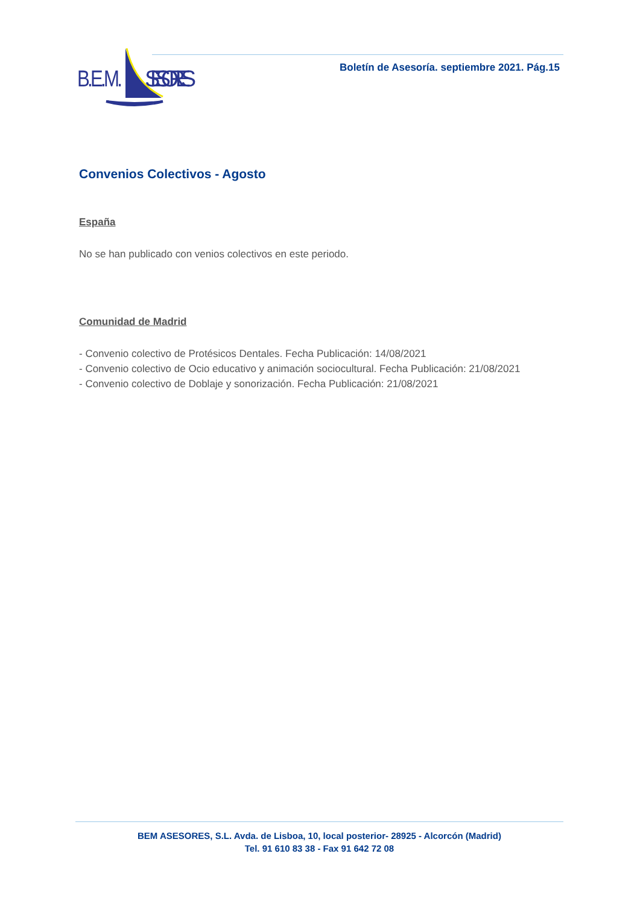B.E.M.
SESORES
Boletín de Asesoría. septiembre 2021. Pág.15
Convenios Colectivos - Agosto
España
No se han publicado con venios colectivos en este periodo.
Comunidad de Madrid
- Convenio colectivo de Protésicos Dentales. Fecha Publicación: 14/08/2021
- Convenio colectivo de Ocio educativo y animación sociocultural. Fecha Publicación: 21/08/2021
- Convenio colectivo de Doblaje y sonorización. Fecha Publicación: 21/08/2021
BEM ASESORES, S.L. Avda. de Lisboa, 10, local posterior- 28925 - Alcorcón (Madrid)
Tel. 91 610 83 38 - Fax 91 642 72 08